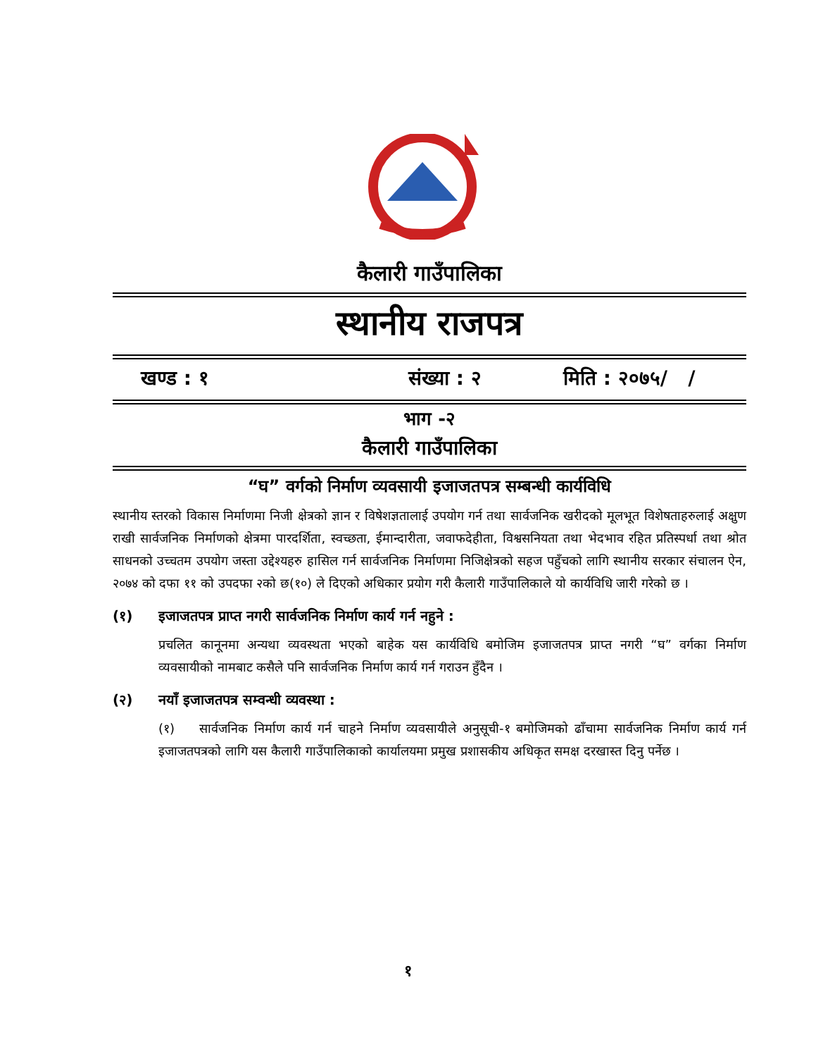कैलारी गाउँपालिका
स्थानीय राजपत्र
खण्ड : १ संख्या : २ मिति : २०७५/ /
भाग -२
कैलारी गाउँपालिका
“घ” वर्गको निर्माण व्यवसायी इजाजतपत्र सम्बन्धी कार्यविधि
स्थानीय स्तरको विकास निर्माणमा निजी क्षेत्रको ज्ञान र विषेशज्ञतालाई उपयोग गर्न तथा सार्वजनिक खरीदको मूलभूत विशेषताहरुलाई अक्षुण राखी सार्वजनिक निर्माणको क्षेत्रमा पारदर्शिता, स्वच्छता, ईमान्दारीता, जवाफदेहीता, विश्वसनियता तथा भेदभाव रहित प्रतिस्पर्धा तथा श्रोत साधनको उच्चतम उपयोग जस्ता उद्देश्यहरु हासिल गर्न सार्वजनिक निर्माणमा निजिक्षेत्रको सहज पहुँचको लागि स्थानीय सरकार संचालन ऐन, २०७४ को दफा ११ को उपदफा २को छ(१०) ले दिएको अधिकार प्रयोग गरी कैलारी गाउँपालिकाले यो कार्यविधि जारी गरेको छ ।
(१) इजाजतपत्र प्राप्त नगरी सार्वजनिक निर्माण कार्य गर्न नहुने :
प्रचलित कानूनमा अन्यथा व्यवस्थता भएको बाहेक यस कार्यविधि बमोजिम इजाजतपत्र प्राप्त नगरी “घ” वर्गका निर्माण व्यवसायीको नामबाट कसैले पनि सार्वजनिक निर्माण कार्य गर्न गराउन हुँदैन ।
(२) नयाँ इजाजतपत्र सम्वन्धी व्यवस्था :
(१) सार्वजनिक निर्माण कार्य गर्न चाहने निर्माण व्यवसायीले अनुसूची-१ बमोजिमको ढाँचामा सार्वजनिक निर्माण कार्य गर्न इजाजतपत्रको लागि यस कैलारी गाउँपालिकाको कार्यालयमा प्रमुख प्रशासकीय अधिकृत समक्ष दरखास्त दिनु पर्नेछ ।
१